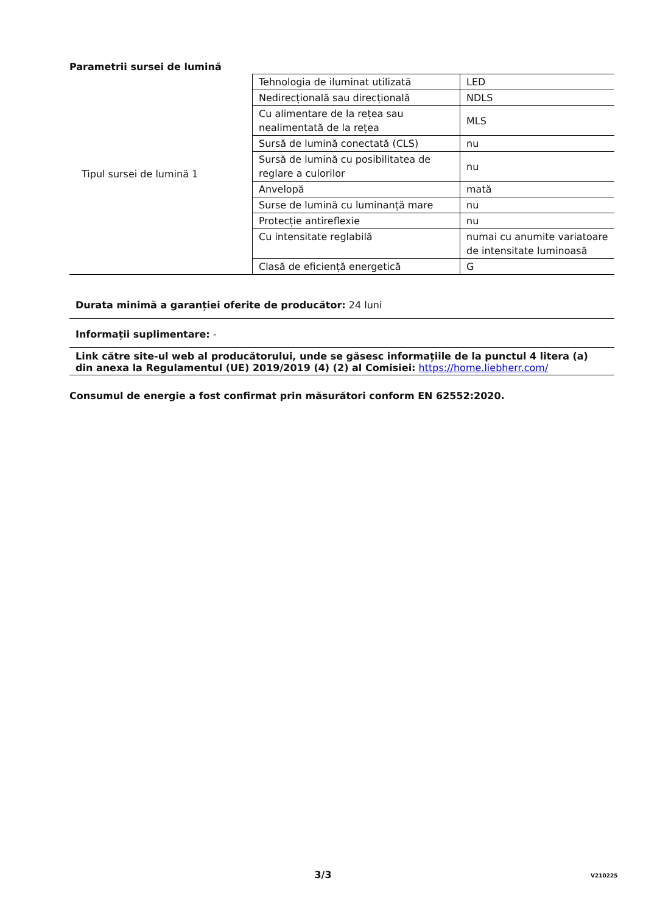Parametrii sursei de lumină
| Tipul sursei de lumină 1 | Tehnologia de iluminat utilizată | LED |
| | Nedirecțională sau direcțională | NDLS |
| | Cu alimentare de la rețea sau nealimentată de la rețea | MLS |
| | Sursă de lumină conectată (CLS) | nu |
| | Sursă de lumină cu posibilitatea de reglare a culorilor | nu |
| | Anvelopă | mată |
| | Surse de lumină cu luminanță mare | nu |
| | Protecție antireflexie | nu |
| | Cu intensitate reglabilă | numai cu anumite variatoare de intensitate luminoasă |
| | Clasă de eficiență energetică | G |
Durata minimă a garanției oferite de producător: 24 luni
Informații suplimentare: -
Link către site-ul web al producătorului, unde se găsesc informațiile de la punctul 4 litera (a) din anexa la Regulamentul (UE) 2019/2019 (4) (2) al Comisiei: https://home.liebherr.com/
Consumul de energie a fost confirmat prin măsurători conform EN 62552:2020.
3/3 V210225